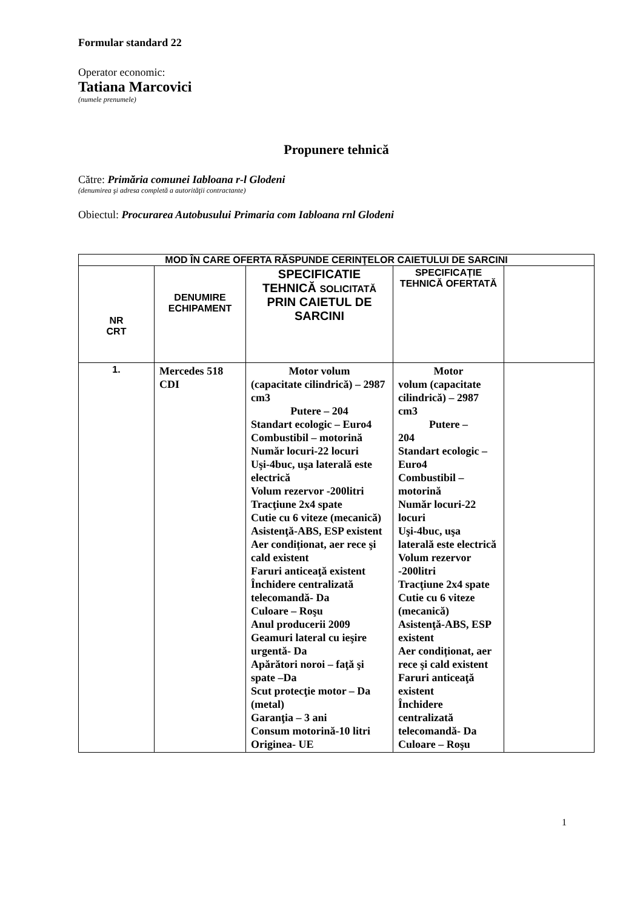Formular standard 22
Operator economic:
Tatiana Marcovici
(numele prenumele)
Propunere tehnică
Către: Primăria comunei Iabloana r-l Glodeni
(denumirea şi adresa completă a autorităţii contractante)
Obiectul: Procurarea Autobusului Primaria com Iabloana rnl Glodeni
| MOD ÎN CARE OFERTA RĂSPUNDE CERINŢELOR CAIETULUI DE SARCINI | | | | |
| --- | --- | --- | --- | --- |
| NR CRT | DENUMIRE ECHIPAMENT | SPECIFICATIE TEHNICĂ SOLICITATĂ PRIN CAIETUL DE SARCINI | SPECIFICAȚIE TEHNICĂ OFERTATĂ | |
| 1. | Mercedes 518 CDI | Motor volum (capacitate cilindrică) – 2987 cm3 Putere – 204 Standart ecologic – Euro4 Combustibil – motorină Număr locuri-22 locuri Uşi-4buc, uşa laterală este electrică Volum rezervor -200litri Tracţiune 2x4 spate Cutie cu 6 viteze (mecanică) Asistenţă-ABS, ESP existent Aer condiționat, aer rece şi cald existent Faruri anticeaţă existent Închidere centralizată telecomandă- Da Culoare – Roşu Anul producerii 2009 Geamuri lateral cu ieşire urgentă- Da Apărători noroi – faţă şi spate –Da Scut protecţie motor – Da (metal) Garanţia – 3 ani Consum motorină-10 litri Originea- UE | Motor volum (capacitate cilindrică) – 2987 cm3 Putere – 204 Standart ecologic – Euro4 Combustibil – motorină Număr locuri-22 locuri Uşi-4buc, uşa laterală este electrică Volum rezervor -200litri Tracţiune 2x4 spate Cutie cu 6 viteze (mecanică) Asistenţă-ABS, ESP existent Aer condiționat, aer rece şi cald existent Faruri anticeaţă existent Închidere centralizată telecomandă- Da Culoare – Roşu | |
1